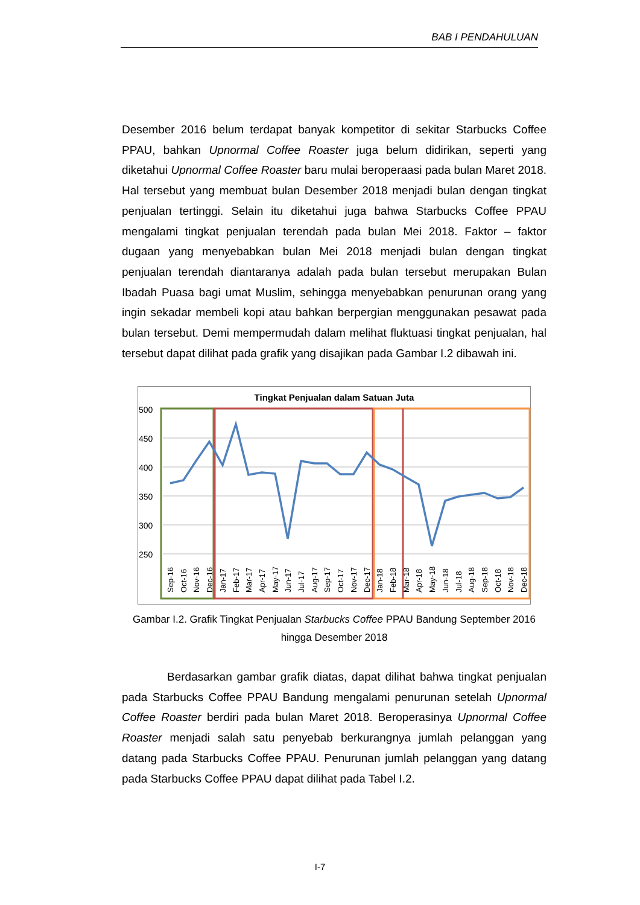BAB I PENDAHULUAN
Desember 2016 belum terdapat banyak kompetitor di sekitar Starbucks Coffee PPAU, bahkan Upnormal Coffee Roaster juga belum didirikan, seperti yang diketahui Upnormal Coffee Roaster baru mulai beroperaasi pada bulan Maret 2018. Hal tersebut yang membuat bulan Desember 2018 menjadi bulan dengan tingkat penjualan tertinggi. Selain itu diketahui juga bahwa Starbucks Coffee PPAU mengalami tingkat penjualan terendah pada bulan Mei 2018. Faktor – faktor dugaan yang menyebabkan bulan Mei 2018 menjadi bulan dengan tingkat penjualan terendah diantaranya adalah pada bulan tersebut merupakan Bulan Ibadah Puasa bagi umat Muslim, sehingga menyebabkan penurunan orang yang ingin sekadar membeli kopi atau bahkan berpergian menggunakan pesawat pada bulan tersebut. Demi mempermudah dalam melihat fluktuasi tingkat penjualan, hal tersebut dapat dilihat pada grafik yang disajikan pada Gambar I.2 dibawah ini.
Tingkat Penjualan dalam Satuan Juta
500
450
400
350
300
250
Sep-16
Oct-16
Nov-16
Dec-16
Jan-17
Feb-17
Mar-17
Apr-17
May-17
Jun-17
Jul-17
Aug-17
Sep-17
Oct-17
Nov-17
Dec-17
Jan-18
Feb-18
Mar-18
Apr-18
May-18
Jun-18
Jul-18
Aug-18
Sep-18
Oct-18
Nov-18
Dec-18
Gambar I.2. Grafik Tingkat Penjualan Starbucks Coffee PPAU Bandung September 2016 hingga Desember 2018
Berdasarkan gambar grafik diatas, dapat dilihat bahwa tingkat penjualan pada Starbucks Coffee PPAU Bandung mengalami penurunan setelah Upnormal Coffee Roaster berdiri pada bulan Maret 2018. Beroperasinya Upnormal Coffee Roaster menjadi salah satu penyebab berkurangnya jumlah pelanggan yang datang pada Starbucks Coffee PPAU. Penurunan jumlah pelanggan yang datang pada Starbucks Coffee PPAU dapat dilihat pada Tabel I.2.
I-7